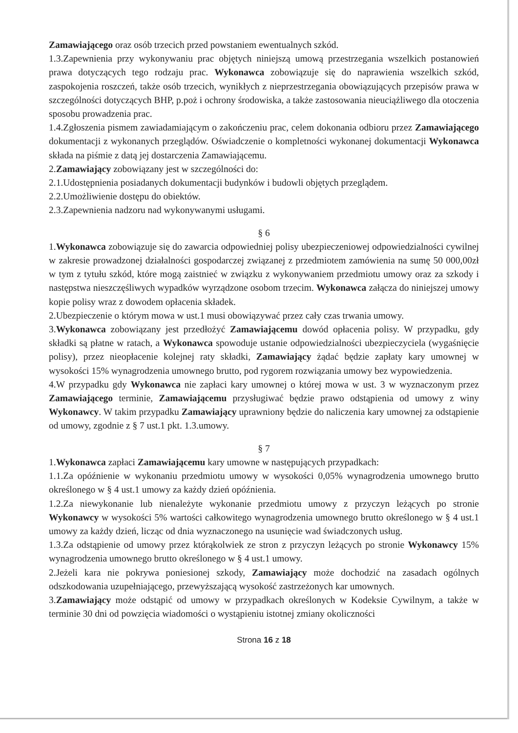Zamawiającego oraz osób trzecich przed powstaniem ewentualnych szkód.
1.3.Zapewnienia przy wykonywaniu prac objętych niniejszą umową przestrzegania wszelkich postanowień prawa dotyczących tego rodzaju prac. Wykonawca zobowiązuje się do naprawienia wszelkich szkód, zaspokojenia roszczeń, także osób trzecich, wynikłych z nieprzestrzegania obowiązujących przepisów prawa w szczególności dotyczących BHP, p.poż i ochrony środowiska, a także zastosowania nieuciążliwego dla otoczenia sposobu prowadzenia prac.
1.4.Zgłoszenia pismem zawiadamiającym o zakończeniu prac, celem dokonania odbioru przez Zamawiającego dokumentacji z wykonanych przeglądów. Oświadczenie o kompletności wykonanej dokumentacji Wykonawca składa na piśmie z datą jej dostarczenia Zamawiającemu.
2.Zamawiający zobowiązany jest w szczególności do:
2.1.Udostępnienia posiadanych dokumentacji budynków i budowli objętych przeglądem.
2.2.Umożliwienie dostępu do obiektów.
2.3.Zapewnienia nadzoru nad wykonywanymi usługami.
§ 6
1.Wykonawca zobowiązuje się do zawarcia odpowiedniej polisy ubezpieczeniowej odpowiedzialności cywilnej w zakresie prowadzonej działalności gospodarczej związanej z przedmiotem zamówienia na sumę 50 000,00zł w tym z tytułu szkód, które mogą zaistnieć w związku z wykonywaniem przedmiotu umowy oraz za szkody i następstwa nieszczęśliwych wypadków wyrządzone osobom trzecim. Wykonawca załącza do niniejszej umowy kopie polisy wraz z dowodem opłacenia składek.
2.Ubezpieczenie o którym mowa w ust.1 musi obowiązywać przez cały czas trwania umowy.
3.Wykonawca zobowiązany jest przedłożyć Zamawiającemu dowód opłacenia polisy. W przypadku, gdy składki są płatne w ratach, a Wykonawca spowoduje ustanie odpowiedzialności ubezpieczyciela (wygaśnięcie polisy), przez nieopłacenie kolejnej raty składki, Zamawiający żądać będzie zapłaty kary umownej w wysokości 15% wynagrodzenia umownego brutto, pod rygorem rozwiązania umowy bez wypowiedzenia.
4.W przypadku gdy Wykonawca nie zapłaci kary umownej o której mowa w ust. 3 w wyznaczonym przez Zamawiającego terminie, Zamawiającemu przysługiwać będzie prawo odstąpienia od umowy z winy Wykonawcy. W takim przypadku Zamawiający uprawniony będzie do naliczenia kary umownej za odstąpienie od umowy, zgodnie z § 7 ust.1 pkt. 1.3.umowy.
§ 7
1.Wykonawca zapłaci Zamawiającemu kary umowne w następujących przypadkach:
1.1.Za opóźnienie w wykonaniu przedmiotu umowy w wysokości 0,05% wynagrodzenia umownego brutto określonego w § 4 ust.1 umowy za każdy dzień opóźnienia.
1.2.Za niewykonanie lub nienależyte wykonanie przedmiotu umowy z przyczyn leżących po stronie Wykonawcy w wysokości 5% wartości całkowitego wynagrodzenia umownego brutto określonego w § 4 ust.1 umowy za każdy dzień, licząc od dnia wyznaczonego na usunięcie wad świadczonych usług.
1.3.Za odstąpienie od umowy przez którąkolwiek ze stron z przyczyn leżących po stronie Wykonawcy 15% wynagrodzenia umownego brutto określonego w § 4 ust.1 umowy.
2.Jeżeli kara nie pokrywa poniesionej szkody, Zamawiający może dochodzić na zasadach ogólnych odszkodowania uzupełniającego, przewyższającą wysokość zastrzeżonych kar umownych.
3.Zamawiający może odstąpić od umowy w przypadkach określonych w Kodeksie Cywilnym, a także w terminie 30 dni od powzięcia wiadomości o wystąpieniu istotnej zmiany okoliczności
Strona 16 z 18